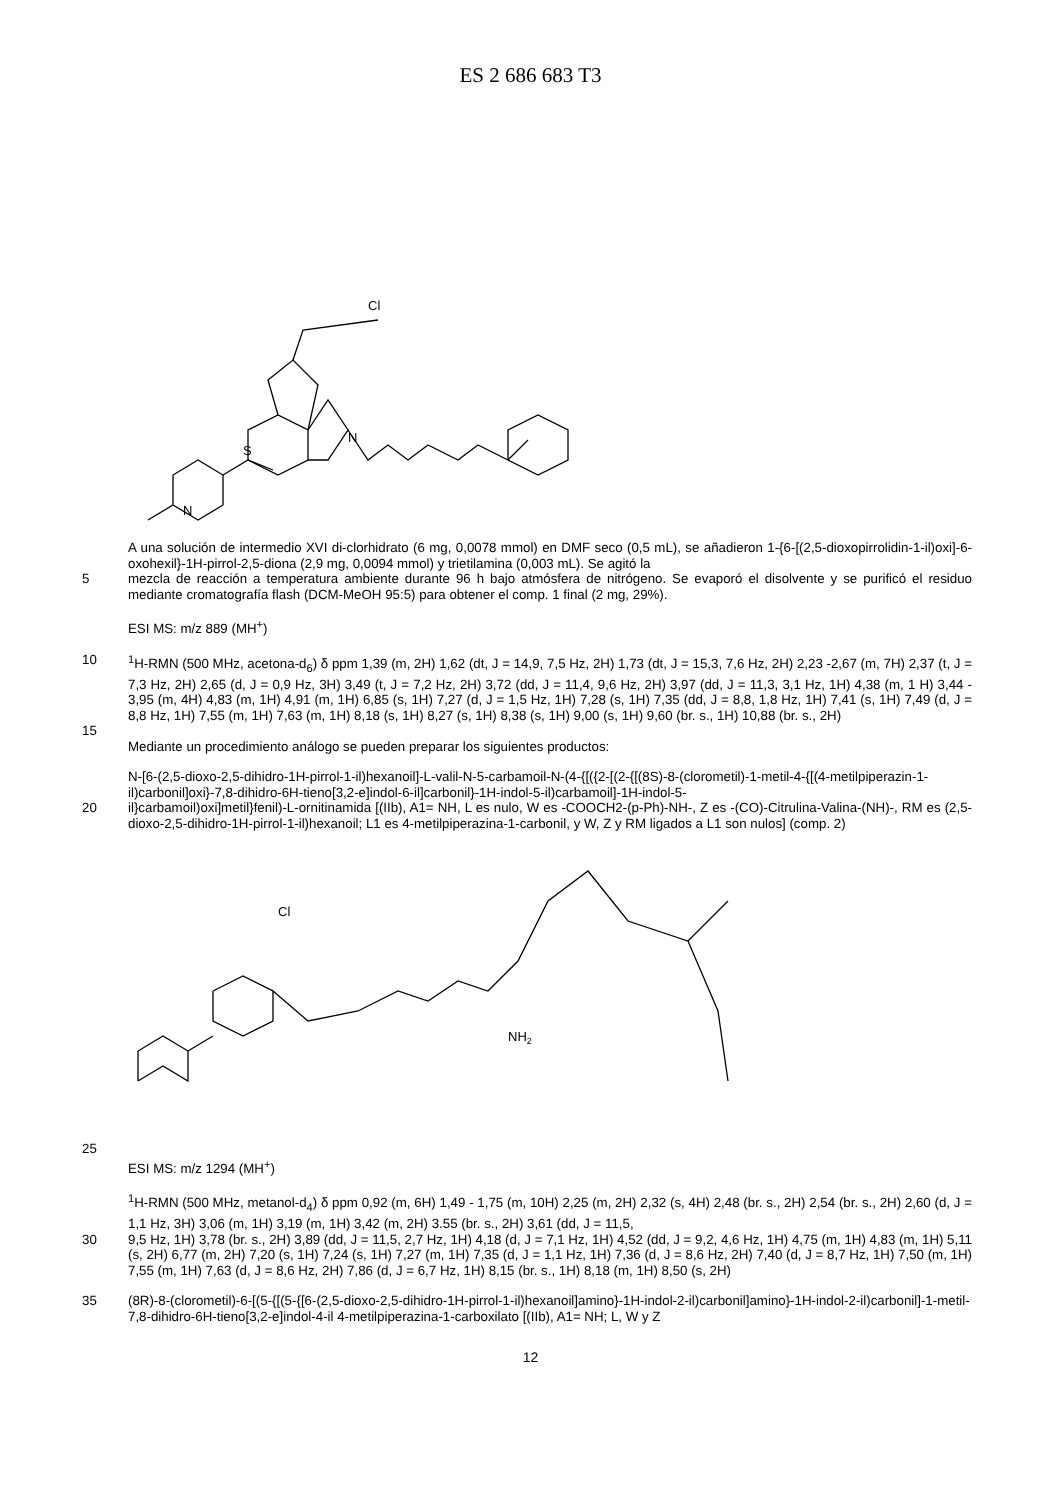ES 2 686 683 T3
Cl
S
N
N
A una solución de intermedio XVI di-clorhidrato (6 mg, 0,0078 mmol) en DMF seco (0,5 mL), se añadieron 1-{6-[(2,5-dioxopirrolidin-1-il)oxi]-6-oxohexil}-1H-pirrol-2,5-diona (2,9 mg, 0,0094 mmol) y trietilamina (0,003 mL). Se agitó la
5 mezcla de reacción a temperatura ambiente durante 96 h bajo atmósfera de nitrógeno. Se evaporó el disolvente y se purificó el residuo mediante cromatografía flash (DCM-MeOH 95:5) para obtener el comp. 1 final (2 mg, 29%).
ESI MS: m/z 889 (MH<sup>+</sup>)
10 <sup>1</sup>H-RMN (500 MHz, acetona-d<sub>6</sub>) δ ppm 1,39 (m, 2H) 1,62 (dt, J = 14,9, 7,5 Hz, 2H) 1,73 (dt, J = 15,3, 7,6 Hz, 2H) 2,23 -2,67 (m, 7H) 2,37 (t, J = 7,3 Hz, 2H) 2,65 (d, J = 0,9 Hz, 3H) 3,49 (t, J = 7,2 Hz, 2H) 3,72 (dd, J = 11,4, 9,6 Hz, 2H) 3,97 (dd, J = 11,3, 3,1 Hz, 1H) 4,38 (m, 1 H) 3,44 - 3,95 (m, 4H) 4,83 (m, 1H) 4,91 (m, 1H) 6,85 (s, 1H) 7,27 (d, J = 1,5 Hz, 1H) 7,28 (s, 1H) 7,35 (dd, J = 8,8, 1,8 Hz, 1H) 7,41 (s, 1H) 7,49 (d, J = 8,8 Hz, 1H) 7,55 (m, 1H) 7,63 (m, 1H) 8,18 (s, 1H) 8,27 (s, 1H) 8,38 (s, 1H) 9,00 (s, 1H) 9,60 (br. s., 1H) 10,88 (br. s., 2H)
15
Mediante un procedimiento análogo se pueden preparar los siguientes productos:
N-[6-(2,5-dioxo-2,5-dihidro-1H-pirrol-1-il)hexanoil]-L-valil-N-5-carbamoil-N-(4-{[({2-[(2-{[(8S)-8-(clorometil)-1-metil-4-{[(4-metilpiperazin-1-il)carbonil]oxi}-7,8-dihidro-6H-tieno[3,2-e]indol-6-il]carbonil}-1H-indol-5-il)carbamoil]-1H-indol-5-
20 il}carbamoil)oxi]metil}fenil)-L-ornitinamida [(IIb), A1= NH, L es nulo, W es -COOCH2-(p-Ph)-NH-, Z es -(CO)-Citrulina-Valina-(NH)-, RM es (2,5-dioxo-2,5-dihidro-1H-pirrol-1-il)hexanoil; L1 es 4-metilpiperazina-1-carbonil, y W, Z y RM ligados a L1 son nulos] (comp. 2)
Cl
NH2
25
ESI MS: m/z 1294 (MH<sup>+</sup>)
<sup>1</sup>H-RMN (500 MHz, metanol-d<sub>4</sub>) δ ppm 0,92 (m, 6H) 1,49 - 1,75 (m, 10H) 2,25 (m, 2H) 2,32 (s, 4H) 2,48 (br. s., 2H) 2,54 (br. s., 2H) 2,60 (d, J = 1,1 Hz, 3H) 3,06 (m, 1H) 3,19 (m, 1H) 3,42 (m, 2H) 3.55 (br. s., 2H) 3,61 (dd, J = 11,5,
30 9,5 Hz, 1H) 3,78 (br. s., 2H) 3,89 (dd, J = 11,5, 2,7 Hz, 1H) 4,18 (d, J = 7,1 Hz, 1H) 4,52 (dd, J = 9,2, 4,6 Hz, 1H) 4,75 (m, 1H) 4,83 (m, 1H) 5,11 (s, 2H) 6,77 (m, 2H) 7,20 (s, 1H) 7,24 (s, 1H) 7,27 (m, 1H) 7,35 (d, J = 1,1 Hz, 1H) 7,36 (d, J = 8,6 Hz, 2H) 7,40 (d, J = 8,7 Hz, 1H) 7,50 (m, 1H) 7,55 (m, 1H) 7,63 (d, J = 8,6 Hz, 2H) 7,86 (d, J = 6,7 Hz, 1H) 8,15 (br. s., 1H) 8,18 (m, 1H) 8,50 (s, 2H)
35 (8R)-8-(clorometil)-6-[(5-{[(5-{[6-(2,5-dioxo-2,5-dihidro-1H-pirrol-1-il)hexanoil]amino}-1H-indol-2-il)carbonil]amino}-1H-indol-2-il)carbonil]-1-metil-7,8-dihidro-6H-tieno[3,2-e]indol-4-il 4-metilpiperazina-1-carboxilato [(IIb), A1= NH; L, W y Z
12